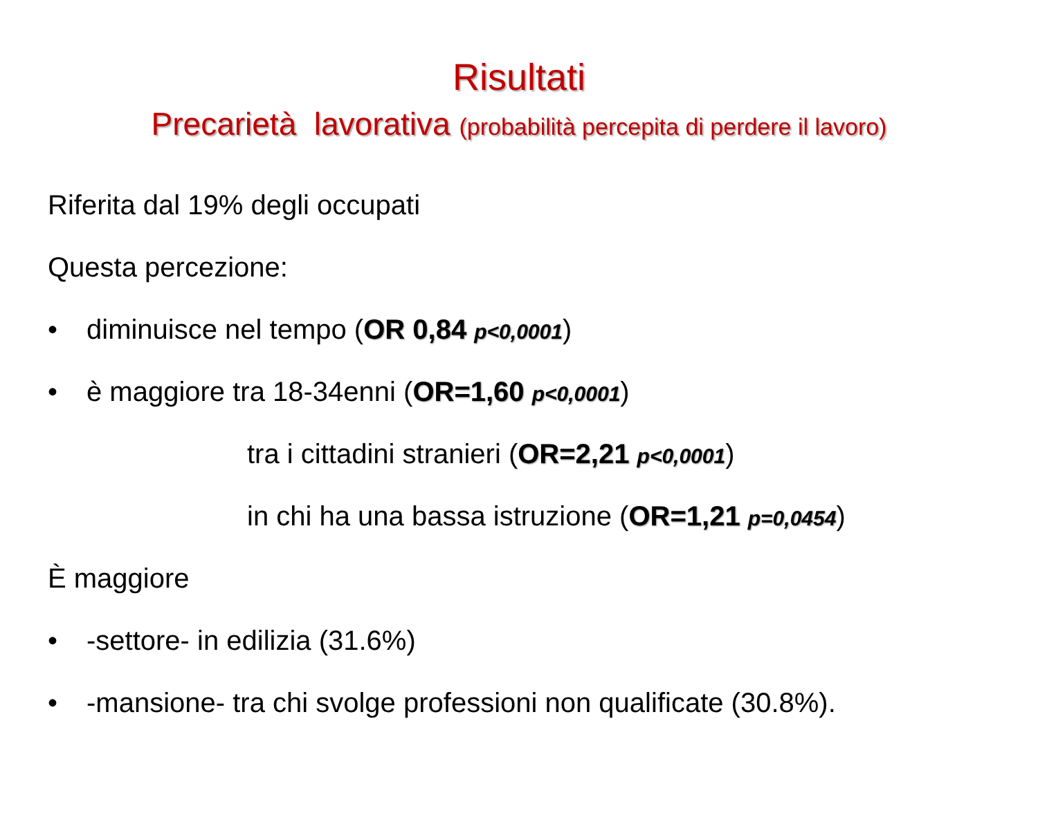Risultati
Precarietà lavorativa (probabilità percepita di perdere il lavoro)
Riferita dal 19% degli occupati
Questa percezione:
• diminuisce nel tempo (OR 0,84 p<0,0001)
• è maggiore tra 18-34enni (OR=1,60 p<0,0001)
tra i cittadini stranieri (OR=2,21 p<0,0001)
in chi ha una bassa istruzione (OR=1,21 p=0,0454)
È maggiore
• -settore- in edilizia (31.6%)
• -mansione- tra chi svolge professioni non qualificate (30.8%).